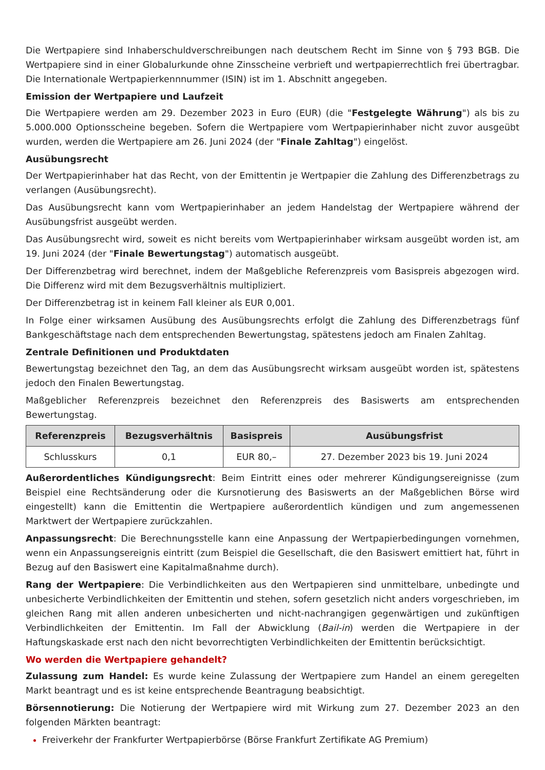Die Wertpapiere sind Inhaberschuldverschreibungen nach deutschem Recht im Sinne von § 793 BGB. Die Wertpapiere sind in einer Globalurkunde ohne Zinsscheine verbrieft und wertpapierrechtlich frei übertragbar. Die Internationale Wertpapierkennnummer (ISIN) ist im 1. Abschnitt angegeben.
Emission der Wertpapiere und Laufzeit
Die Wertpapiere werden am 29. Dezember 2023 in Euro (EUR) (die "Festgelegte Währung") als bis zu 5.000.000 Optionsscheine begeben. Sofern die Wertpapiere vom Wertpapierinhaber nicht zuvor ausgeübt wurden, werden die Wertpapiere am 26. Juni 2024 (der "Finale Zahltag") eingelöst.
Ausübungsrecht
Der Wertpapierinhaber hat das Recht, von der Emittentin je Wertpapier die Zahlung des Differenzbetrags zu verlangen (Ausübungsrecht).
Das Ausübungsrecht kann vom Wertpapierinhaber an jedem Handelstag der Wertpapiere während der Ausübungsfrist ausgeübt werden.
Das Ausübungsrecht wird, soweit es nicht bereits vom Wertpapierinhaber wirksam ausgeübt worden ist, am 19. Juni 2024 (der "Finale Bewertungstag") automatisch ausgeübt.
Der Differenzbetrag wird berechnet, indem der Maßgebliche Referenzpreis vom Basispreis abgezogen wird. Die Differenz wird mit dem Bezugsverhältnis multipliziert.
Der Differenzbetrag ist in keinem Fall kleiner als EUR 0,001.
In Folge einer wirksamen Ausübung des Ausübungsrechts erfolgt die Zahlung des Differenzbetrags fünf Bankgeschäftstage nach dem entsprechenden Bewertungstag, spätestens jedoch am Finalen Zahltag.
Zentrale Definitionen und Produktdaten
Bewertungstag bezeichnet den Tag, an dem das Ausübungsrecht wirksam ausgeübt worden ist, spätestens jedoch den Finalen Bewertungstag.
Maßgeblicher Referenzpreis bezeichnet den Referenzpreis des Basiswerts am entsprechenden Bewertungstag.
| Referenzpreis | Bezugsverhältnis | Basispreis | Ausübungsfrist |
| --- | --- | --- | --- |
| Schlusskurs | 0,1 | EUR 80,– | 27. Dezember 2023 bis 19. Juni 2024 |
Außerordentliches Kündigungsrecht: Beim Eintritt eines oder mehrerer Kündigungsereignisse (zum Beispiel eine Rechtsänderung oder die Kursnotierung des Basiswerts an der Maßgeblichen Börse wird eingestellt) kann die Emittentin die Wertpapiere außerordentlich kündigen und zum angemessenen Marktwert der Wertpapiere zurückzahlen.
Anpassungsrecht: Die Berechnungsstelle kann eine Anpassung der Wertpapierbedingungen vornehmen, wenn ein Anpassungsereignis eintritt (zum Beispiel die Gesellschaft, die den Basiswert emittiert hat, führt in Bezug auf den Basiswert eine Kapitalmaßnahme durch).
Rang der Wertpapiere: Die Verbindlichkeiten aus den Wertpapieren sind unmittelbare, unbedingte und unbesicherte Verbindlichkeiten der Emittentin und stehen, sofern gesetzlich nicht anders vorgeschrieben, im gleichen Rang mit allen anderen unbesicherten und nicht-nachrangigen gegenwärtigen und zukünftigen Verbindlichkeiten der Emittentin. Im Fall der Abwicklung (Bail-in) werden die Wertpapiere in der Haftungskaskade erst nach den nicht bevorrechtigten Verbindlichkeiten der Emittentin berücksichtigt.
Wo werden die Wertpapiere gehandelt?
Zulassung zum Handel: Es wurde keine Zulassung der Wertpapiere zum Handel an einem geregelten Markt beantragt und es ist keine entsprechende Beantragung beabsichtigt.
Börsennotierung: Die Notierung der Wertpapiere wird mit Wirkung zum 27. Dezember 2023 an den folgenden Märkten beantragt:
Freiverkehr der Frankfurter Wertpapierbörse (Börse Frankfurt Zertifikate AG Premium)